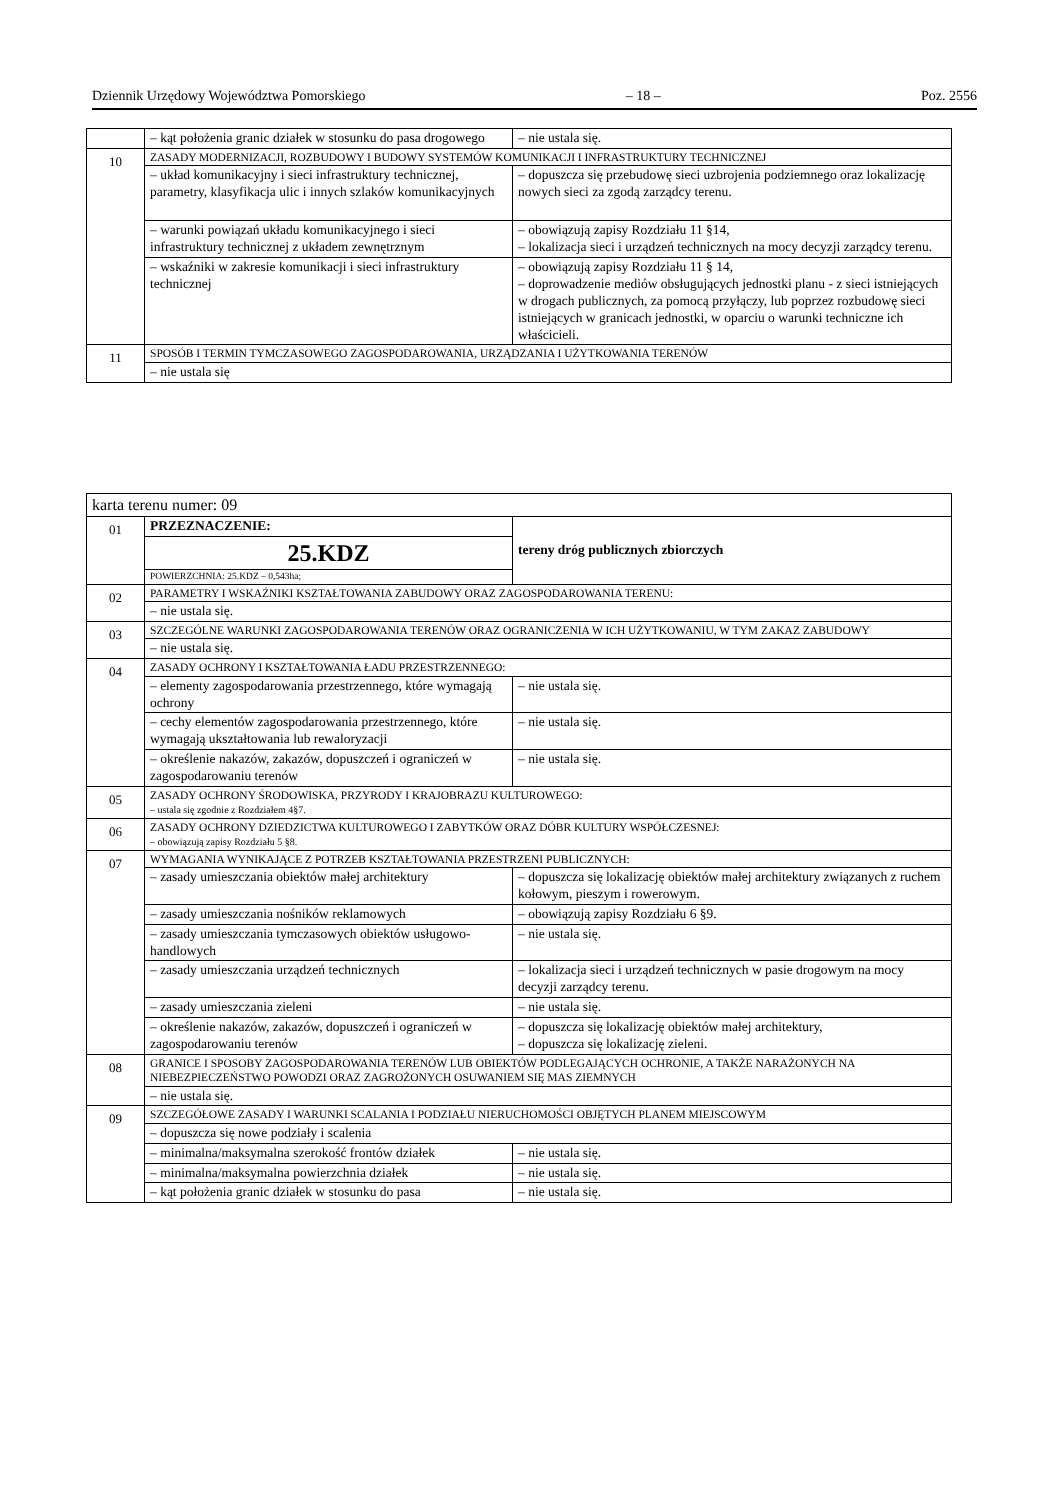Dziennik Urzędowy Województwa Pomorskiego – 18 – Poz. 2556
| | – kąt położenia granic działek w stosunku do pasa drogowego | – nie ustala się. |
| 10 | ZASADY MODERNIZACJI, ROZBUDOWY I BUDOWY SYSTEMÓW KOMUNIKACJI I INFRASTRUKTURY TECHNICZNEJ | |
| | – układ komunikacyjny i sieci infrastruktury technicznej, parametry, klasyfikacja ulic i innych szlaków komunikacyjnych | – dopuszcza się przebudowę sieci uzbrojenia podziemnego oraz lokalizację nowych sieci za zgodą zarządcy terenu. |
| | – warunki powiązań układu komunikacyjnego i sieci infrastruktury technicznej z układem zewnętrznym | – obowiązują zapisy Rozdziału 11 §14, – lokalizacja sieci i urządzeń technicznych na mocy decyzji zarządcy terenu. |
| | – wskaźniki w zakresie komunikacji i sieci infrastruktury technicznej | – obowiązują zapisy Rozdziału 11 § 14, – doprowadzenie mediów obsługujących jednostki planu - z sieci istniejących w drogach publicznych, za pomocą przyłączy, lub poprzez rozbudowę sieci istniejących w granicach jednostki, w oparciu o warunki techniczne ich właścicieli. |
| 11 | SPOSÓB I TERMIN TYMCZASOWEGO ZAGOSPODAROWANIA, URZĄDZANIA I UŻYTKOWANIA TERENÓW | |
| | – nie ustala się | |
| karta terenu numer: 09 | | |
| 01 | PRZEZNACZENIE: | tereny dróg publicznych zbiorczych |
| | 25.KDZ | |
| | POWIERZCHNIA: 25.KDZ – 0,543ha; | |
| 02 | PARAMETRY I WSKAŹNIKI KSZTAŁTOWANIA ZABUDOWY ORAZ ZAGOSPODAROWANIA TERENU: | |
| | – nie ustala się. | |
| 03 | SZCZEGÓLNE WARUNKI ZAGOSPODAROWANIA TERENÓW ORAZ OGRANICZENIA W ICH UŻYTKOWANIU, W TYM ZAKAZ ZABUDOWY | |
| | – nie ustala się. | |
| 04 | ZASADY OCHRONY I KSZTAŁTOWANIA ŁADU PRZESTRZENNEGO: | |
| | – elementy zagospodarowania przestrzennego, które wymagają ochrony | – nie ustala się. |
| | – cechy elementów zagospodarowania przestrzennego, które wymagają ukształtowania lub rewaloryzacji | – nie ustala się. |
| | – określenie nakazów, zakazów, dopuszczeń i ograniczeń w zagospodarowaniu terenów | – nie ustala się. |
| 05 | ZASADY OCHRONY ŚRODOWISKA, PRZYRODY I KRAJOBRAZU KULTUROWEGO: – ustala się zgodnie z Rozdziałem 4§7. | |
| 06 | ZASADY OCHRONY DZIEDZICTWA KULTUROWEGO I ZABYTKÓW ORAZ DÓBR KULTURY WSPÓŁCZESNEJ: – obowiązują zapisy Rozdziału 5 §8. | |
| 07 | WYMAGANIA WYNIKAJĄCE Z POTRZEB KSZTAŁTOWANIA PRZESTRZENI PUBLICZNYCH: | |
| | – zasady umieszczania obiektów małej architektury | – dopuszcza się lokalizację obiektów małej architektury związanych z ruchem kołowym, pieszym i rowerowym. |
| | – zasady umieszczania nośników reklamowych | – obowiązują zapisy Rozdziału 6 §9. |
| | – zasady umieszczania tymczasowych obiektów usługowo-handlowych | – nie ustala się. |
| | – zasady umieszczania urządzeń technicznych | – lokalizacja sieci i urządzeń technicznych w pasie drogowym na mocy decyzji zarządcy terenu. |
| | – zasady umieszczania zieleni | – nie ustala się. |
| | – określenie nakazów, zakazów, dopuszczeń i ograniczeń w zagospodarowaniu terenów | – dopuszcza się lokalizację obiektów małej architektury, – dopuszcza się lokalizację zieleni. |
| 08 | GRANICE I SPOSOBY ZAGOSPODAROWANIA TERENÓW LUB OBIEKTÓW PODLEGAJĄCYCH OCHRONIE, A TAKŻE NARAŻONYCH NA NIEBEZPIECZEŃSTWO POWODZI ORAZ ZAGROŻONYCH OSUWANIEM SIĘ MAS ZIEMNYCH | |
| | – nie ustala się. | |
| 09 | SZCZEGÓŁOWE ZASADY I WARUNKI SCALANIA I PODZIAŁU NIERUCHOMOŚCI OBJĘTYCH PLANEM MIEJSCOWYM | |
| | – dopuszcza się nowe podziały i scalenia | |
| | – minimalna/maksymalna szerokość frontów działek | – nie ustala się. |
| | – minimalna/maksymalna powierzchnia działek | – nie ustala się. |
| | – kąt położenia granic działek w stosunku do pasa | – nie ustala się. |